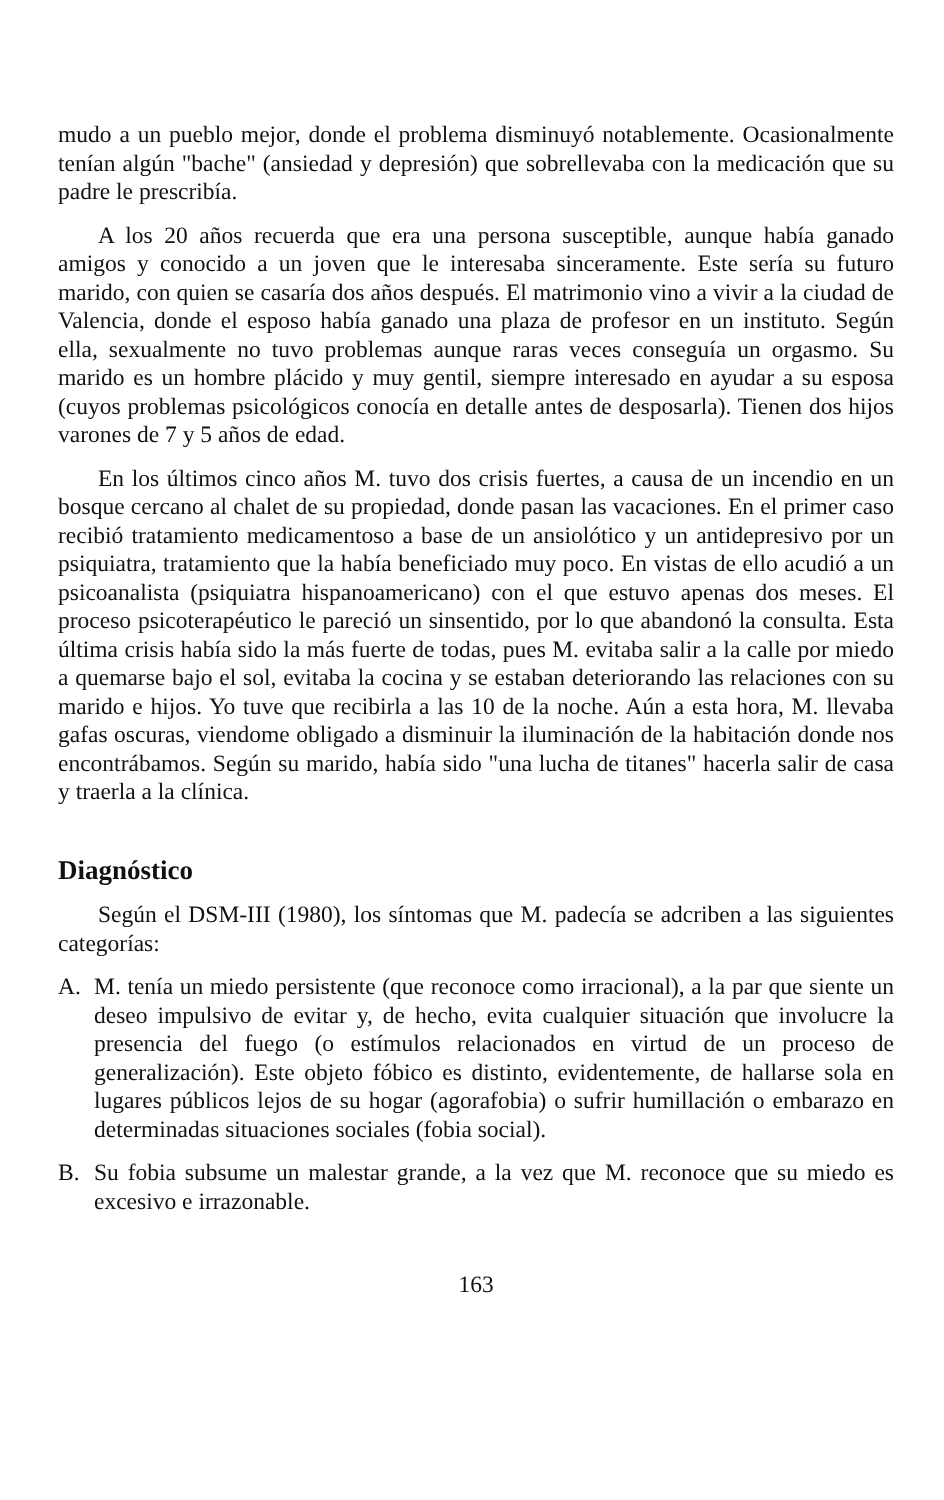mudo a un pueblo mejor, donde el problema disminuyó notablemente. Ocasionalmente tenían algún "bache" (ansiedad y depresión) que sobrellevaba con la medicación que su padre le prescribía.
A los 20 años recuerda que era una persona susceptible, aunque había ganado amigos y conocido a un joven que le interesaba sinceramente. Este sería su futuro marido, con quien se casaría dos años después. El matrimonio vino a vivir a la ciudad de Valencia, donde el esposo había ganado una plaza de profesor en un instituto. Según ella, sexualmente no tuvo problemas aunque raras veces conseguía un orgasmo. Su marido es un hombre plácido y muy gentil, siempre interesado en ayudar a su esposa (cuyos problemas psicológicos conocía en detalle antes de desposarla). Tienen dos hijos varones de 7 y 5 años de edad.
En los últimos cinco años M. tuvo dos crisis fuertes, a causa de un incendio en un bosque cercano al chalet de su propiedad, donde pasan las vacaciones. En el primer caso recibió tratamiento medicamentoso a base de un ansiolótico y un antidepresivo por un psiquiatra, tratamiento que la había beneficiado muy poco. En vistas de ello acudió a un psicoanalista (psiquiatra hispanoamericano) con el que estuvo apenas dos meses. El proceso psicoterapéutico le pareció un sinsentido, por lo que abandonó la consulta. Esta última crisis había sido la más fuerte de todas, pues M. evitaba salir a la calle por miedo a quemarse bajo el sol, evitaba la cocina y se estaban deteriorando las relaciones con su marido e hijos. Yo tuve que recibirla a las 10 de la noche. Aún a esta hora, M. llevaba gafas oscuras, viendome obligado a disminuir la iluminación de la habitación donde nos encontrábamos. Según su marido, había sido "una lucha de titanes" hacerla salir de casa y traerla a la clínica.
Diagnóstico
Según el DSM-III (1980), los síntomas que M. padecía se adcriben a las siguientes categorías:
A. M. tenía un miedo persistente (que reconoce como irracional), a la par que siente un deseo impulsivo de evitar y, de hecho, evita cualquier situación que involucre la presencia del fuego (o estímulos relacionados en virtud de un proceso de generalización). Este objeto fóbico es distinto, evidentemente, de hallarse sola en lugares públicos lejos de su hogar (agorafobia) o sufrir humillación o embarazo en determinadas situaciones sociales (fobia social).
B. Su fobia subsume un malestar grande, a la vez que M. reconoce que su miedo es excesivo e irrazonable.
163